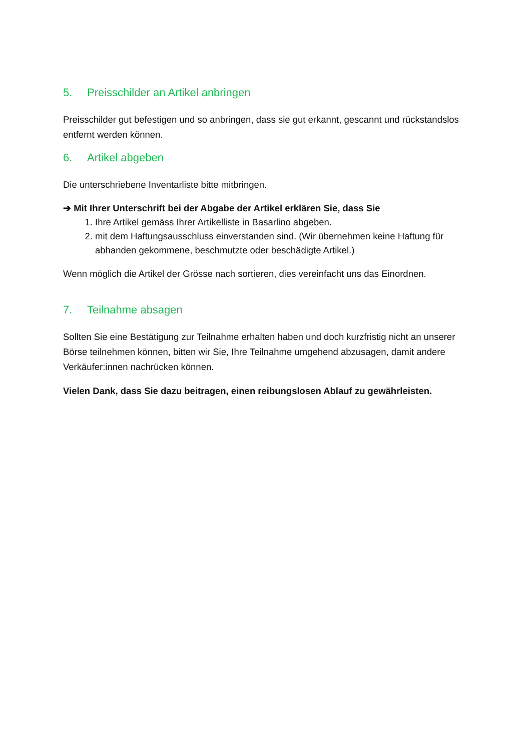5. Preisschilder an Artikel anbringen
Preisschilder gut befestigen und so anbringen, dass sie gut erkannt, gescannt und rückstandslos entfernt werden können.
6. Artikel abgeben
Die unterschriebene Inventarliste bitte mitbringen.
➔ Mit Ihrer Unterschrift bei der Abgabe der Artikel erklären Sie, dass Sie
1. Ihre Artikel gemäss Ihrer Artikelliste in Basarlino abgeben.
2. mit dem Haftungsausschluss einverstanden sind. (Wir übernehmen keine Haftung für abhanden gekommene, beschmutzte oder beschädigte Artikel.)
Wenn möglich die Artikel der Grösse nach sortieren, dies vereinfacht uns das Einordnen.
7. Teilnahme absagen
Sollten Sie eine Bestätigung zur Teilnahme erhalten haben und doch kurzfristig nicht an unserer Börse teilnehmen können, bitten wir Sie, Ihre Teilnahme umgehend abzusagen, damit andere Verkäufer:innen nachrücken können.
Vielen Dank, dass Sie dazu beitragen, einen reibungslosen Ablauf zu gewährleisten.